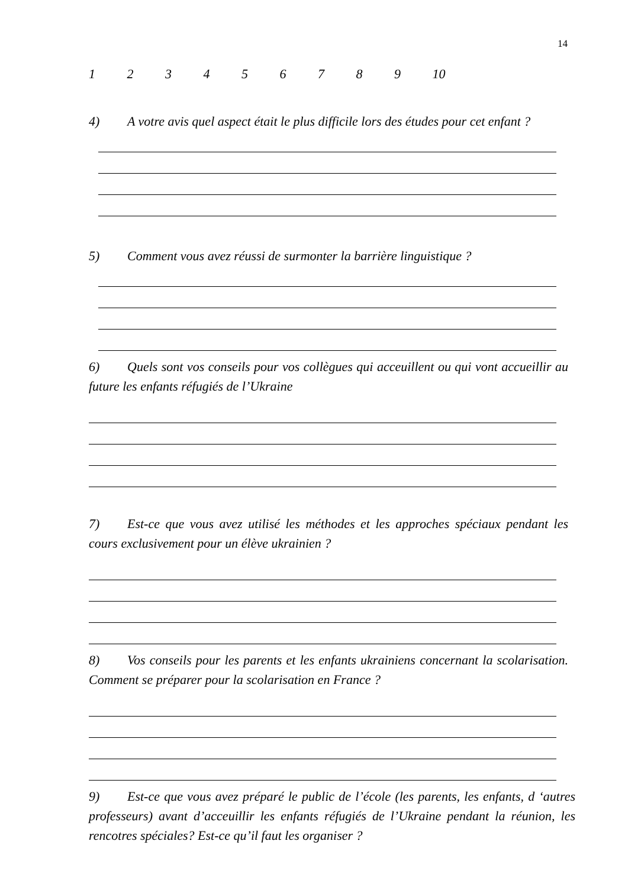14
123456789 10
4) A votre avis quel aspect était le plus difficile lors des études pour cet enfant ?
5) Comment vous avez réussi de surmonter la barrière linguistique ?
6) Quels sont vos conseils pour vos collègues qui acceuillent ou qui vont accueillir au future les enfants réfugiés de l’Ukraine
7) Est-ce que vous avez utilisé les méthodes et les approches spéciaux pendant les cours exclusivement pour un élève ukrainien ?
8) Vos conseils pour les parents et les enfants ukrainiens concernant la scolarisation. Comment se préparer pour la scolarisation en France ?
9) Est-ce que vous avez préparé le public de l’école (les parents, les enfants, d ‘autres professeurs) avant d’acceuillir les enfants réfugiés de l’Ukraine pendant la réunion, les rencotres spéciales? Est-ce qu’il faut les organiser ?